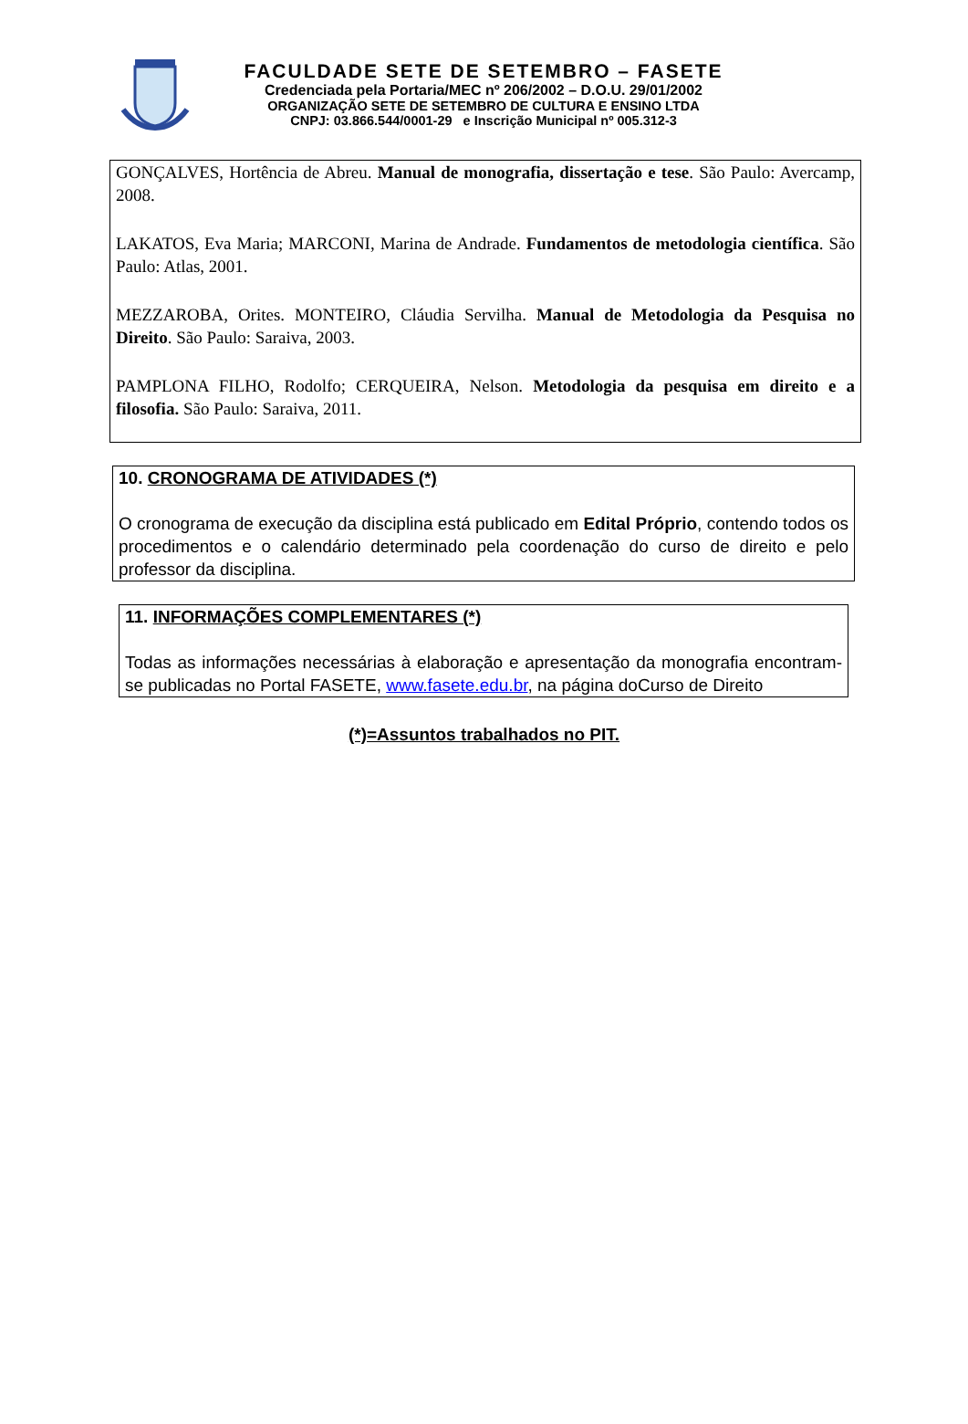FACULDADE SETE DE SETEMBRO – FASETE
Credenciada pela Portaria/MEC nº 206/2002 – D.O.U. 29/01/2002
ORGANIZAÇÃO SETE DE SETEMBRO DE CULTURA E ENSINO LTDA
CNPJ: 03.866.544/0001-29 e Inscrição Municipal nº 005.312-3
GONÇALVES, Hortência de Abreu. Manual de monografia, dissertação e tese. São Paulo: Avercamp, 2008.
LAKATOS, Eva Maria; MARCONI, Marina de Andrade. Fundamentos de metodologia científica. São Paulo: Atlas, 2001.
MEZZAROBA, Orites. MONTEIRO, Cláudia Servilha. Manual de Metodologia da Pesquisa no Direito. São Paulo: Saraiva, 2003.
PAMPLONA FILHO, Rodolfo; CERQUEIRA, Nelson. Metodologia da pesquisa em direito e a filosofia. São Paulo: Saraiva, 2011.
10. CRONOGRAMA DE ATIVIDADES (*)
O cronograma de execução da disciplina está publicado em Edital Próprio, contendo todos os procedimentos e o calendário determinado pela coordenação do curso de direito e pelo professor da disciplina.
11. INFORMAÇÕES COMPLEMENTARES (*)
Todas as informações necessárias à elaboração e apresentação da monografia encontram-se publicadas no Portal FASETE, www.fasete.edu.br, na página doCurso de Direito
(*)=Assuntos trabalhados no PIT.